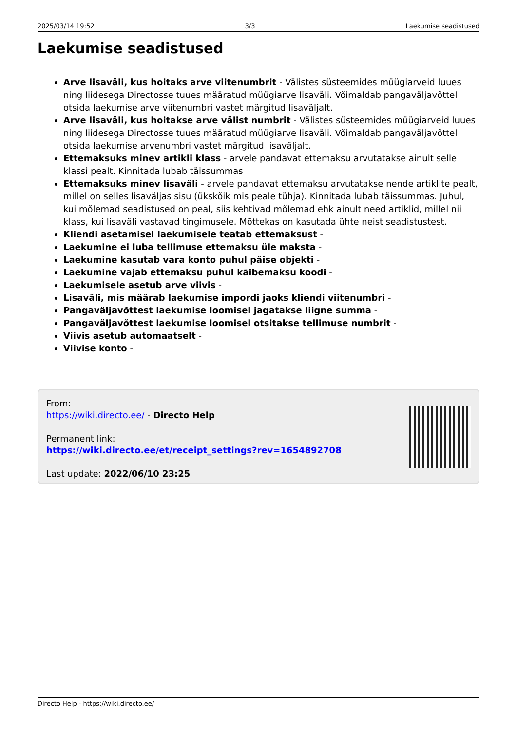2025/03/14 19:52 3/3 Laekumise seadistused
Laekumise seadistused
Arve lisaväli, kus hoitaks arve viitenumbrit - Välistes süsteemides müügiarveid luues ning liidesega Directosse tuues määratud müügiarve lisaväli. Võimaldab pangaväljavõttel otsida laekumise arve viitenumbri vastet märgitud lisaväljalt.
Arve lisaväli, kus hoitakse arve välist numbrit - Välistes süsteemides müügiarveid luues ning liidesega Directosse tuues määratud müügiarve lisaväli. Võimaldab pangaväljavõttel otsida laekumise arvenumbri vastet märgitud lisaväljalt.
Ettemaksuks minev artikli klass - arvele pandavat ettemaksu arvutatakse ainult selle klassi pealt. Kinnitada lubab täissummas
Ettemaksuks minev lisaväli - arvele pandavat ettemaksu arvutatakse nende artiklite pealt, millel on selles lisaväljas sisu (ükskõik mis peale tühja). Kinnitada lubab täissummas. Juhul, kui mõlemad seadistused on peal, siis kehtivad mõlemad ehk ainult need artiklid, millel nii klass, kui lisaväli vastavad tingimusele. Mõttekas on kasutada ühte neist seadistustest.
Kliendi asetamisel laekumisele teatab ettemaksust -
Laekumine ei luba tellimuse ettemaksu üle maksta -
Laekumine kasutab vara konto puhul päise objekti -
Laekumine vajab ettemaksu puhul käibemaksu koodi -
Laekumisele asetub arve viivis -
Lisaväli, mis määrab laekumise impordi jaoks kliendi viitenumbri -
Pangaväljavõttest laekumise loomisel jagatakse liigne summa -
Pangaväljavõttest laekumise loomisel otsitakse tellimuse numbrit -
Viivis asetub automaatselt -
Viivise konto -
From:
https://wiki.directo.ee/ - Directo Help
Permanent link:
https://wiki.directo.ee/et/receipt_settings?rev=1654892708
Last update: 2022/06/10 23:25
Directo Help - https://wiki.directo.ee/